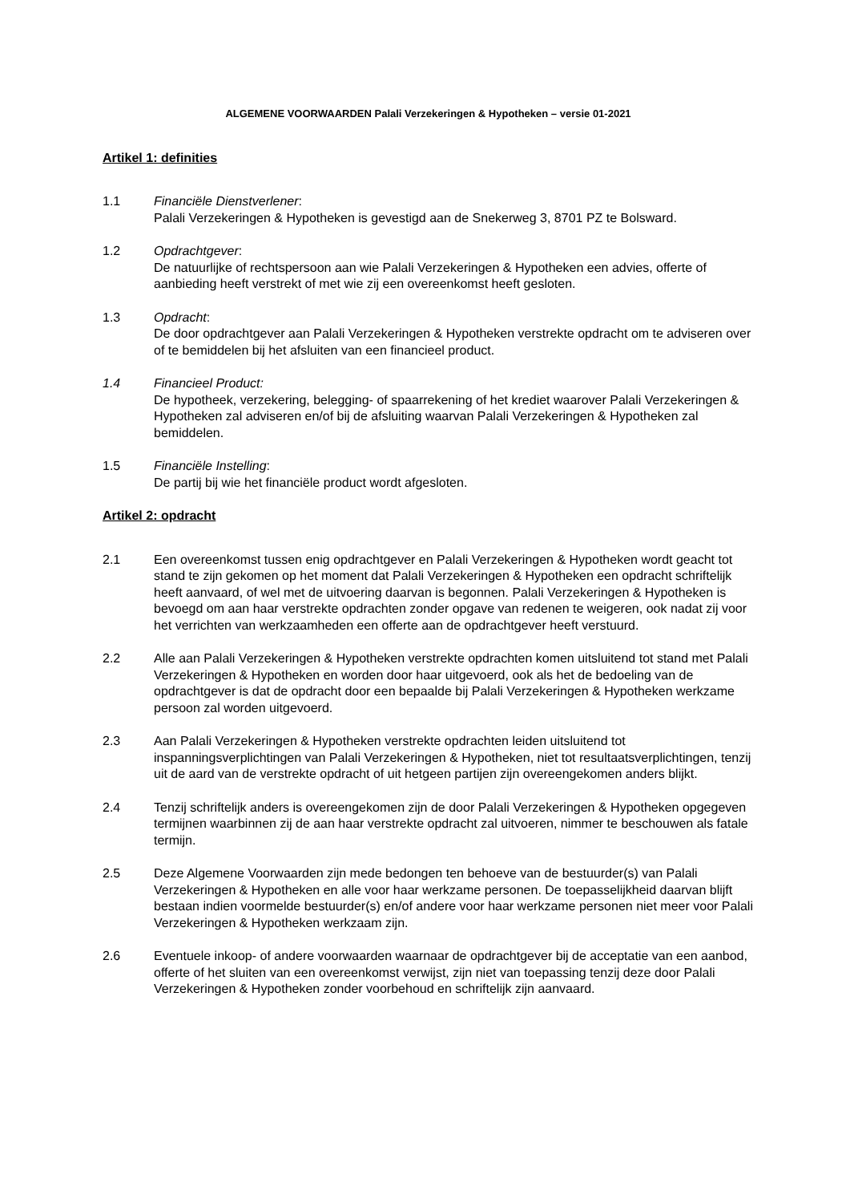ALGEMENE VOORWAARDEN Palali Verzekeringen & Hypotheken – versie 01-2021
Artikel 1: definities
1.1 Financiële Dienstverlener:
Palali Verzekeringen & Hypotheken is gevestigd aan de Snekerweg 3, 8701 PZ te Bolsward.
1.2 Opdrachtgever:
De natuurlijke of rechtspersoon aan wie Palali Verzekeringen & Hypotheken een advies, offerte of aanbieding heeft verstrekt of met wie zij een overeenkomst heeft gesloten.
1.3 Opdracht:
De door opdrachtgever aan Palali Verzekeringen & Hypotheken verstrekte opdracht om te adviseren over of te bemiddelen bij het afsluiten van een financieel product.
1.4 Financieel Product:
De hypotheek, verzekering, belegging- of spaarrekening of het krediet waarover Palali Verzekeringen & Hypotheken zal adviseren en/of bij de afsluiting waarvan Palali Verzekeringen & Hypotheken zal bemiddelen.
1.5 Financiële Instelling:
De partij bij wie het financiële product wordt afgesloten.
Artikel 2: opdracht
2.1 Een overeenkomst tussen enig opdrachtgever en Palali Verzekeringen & Hypotheken wordt geacht tot stand te zijn gekomen op het moment dat Palali Verzekeringen & Hypotheken een opdracht schriftelijk heeft aanvaard, of wel met de uitvoering daarvan is begonnen. Palali Verzekeringen & Hypotheken is bevoegd om aan haar verstrekte opdrachten zonder opgave van redenen te weigeren, ook nadat zij voor het verrichten van werkzaamheden een offerte aan de opdrachtgever heeft verstuurd.
2.2 Alle aan Palali Verzekeringen & Hypotheken verstrekte opdrachten komen uitsluitend tot stand met Palali Verzekeringen & Hypotheken en worden door haar uitgevoerd, ook als het de bedoeling van de opdrachtgever is dat de opdracht door een bepaalde bij Palali Verzekeringen & Hypotheken werkzame persoon zal worden uitgevoerd.
2.3 Aan Palali Verzekeringen & Hypotheken verstrekte opdrachten leiden uitsluitend tot inspanningsverplichtingen van Palali Verzekeringen & Hypotheken, niet tot resultaatsverplichtingen, tenzij uit de aard van de verstrekte opdracht of uit hetgeen partijen zijn overeengekomen anders blijkt.
2.4 Tenzij schriftelijk anders is overeengekomen zijn de door Palali Verzekeringen & Hypotheken opgegeven termijnen waarbinnen zij de aan haar verstrekte opdracht zal uitvoeren, nimmer te beschouwen als fatale termijn.
2.5 Deze Algemene Voorwaarden zijn mede bedongen ten behoeve van de bestuurder(s) van Palali Verzekeringen & Hypotheken en alle voor haar werkzame personen. De toepasselijkheid daarvan blijft bestaan indien voormelde bestuurder(s) en/of andere voor haar werkzame personen niet meer voor Palali Verzekeringen & Hypotheken werkzaam zijn.
2.6 Eventuele inkoop- of andere voorwaarden waarnaar de opdrachtgever bij de acceptatie van een aanbod, offerte of het sluiten van een overeenkomst verwijst, zijn niet van toepassing tenzij deze door Palali Verzekeringen & Hypotheken zonder voorbehoud en schriftelijk zijn aanvaard.